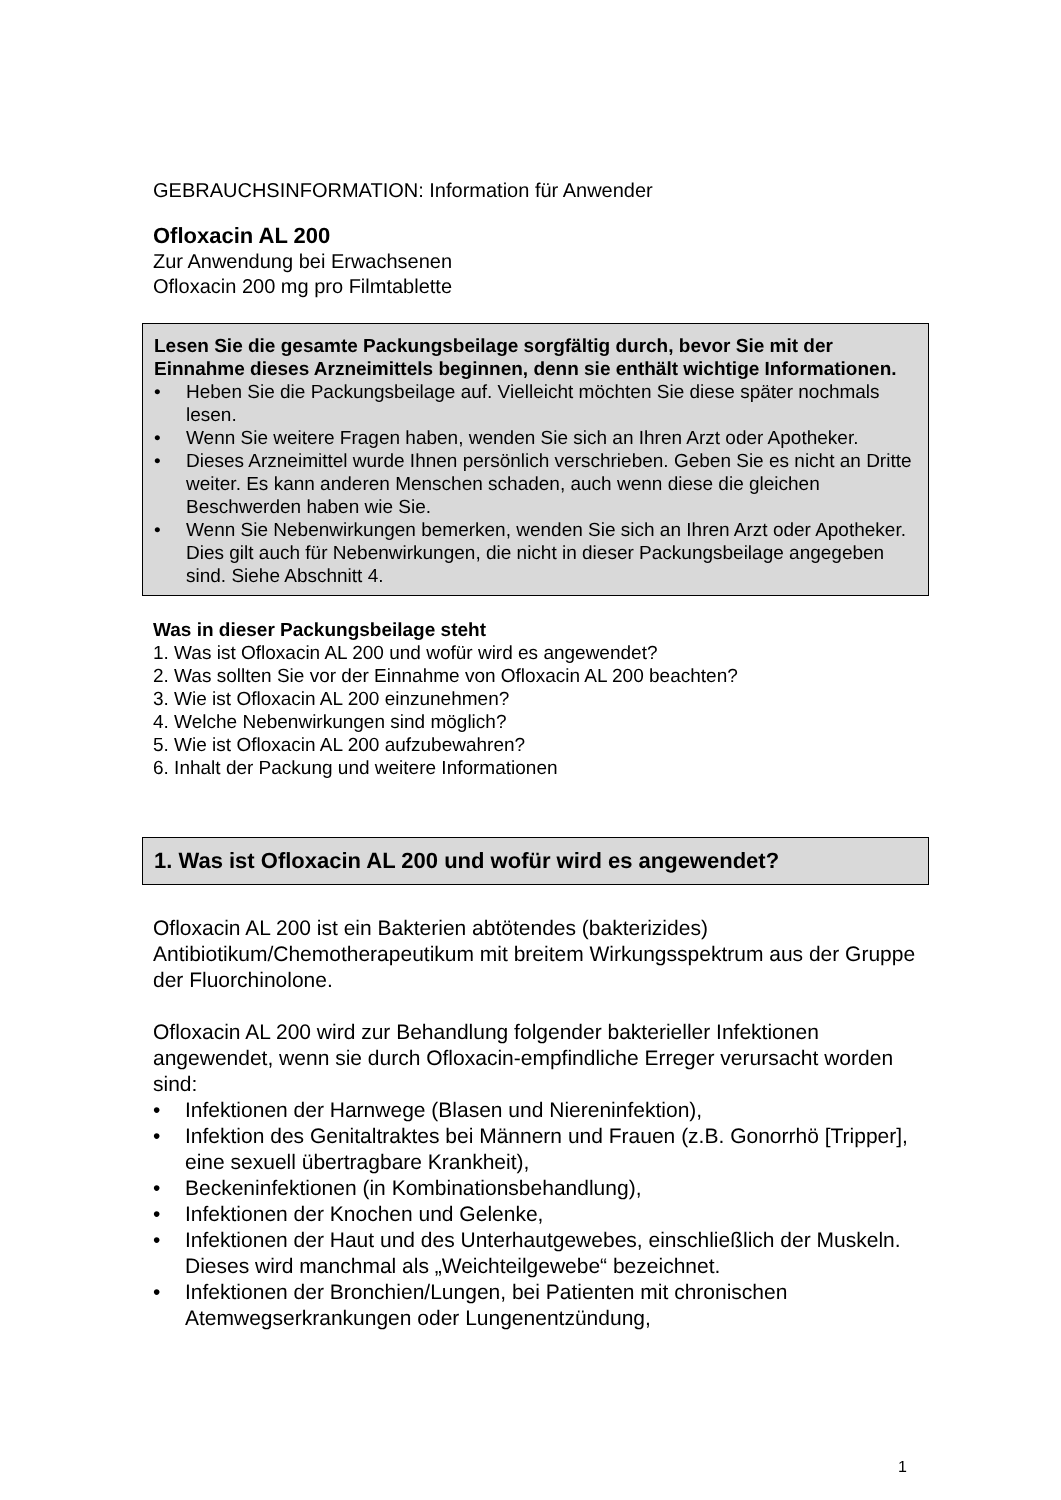GEBRAUCHSINFORMATION: Information für Anwender
Ofloxacin AL 200
Zur Anwendung bei Erwachsenen
Ofloxacin 200 mg pro Filmtablette
Lesen Sie die gesamte Packungsbeilage sorgfältig durch, bevor Sie mit der Einnahme dieses Arzneimittels beginnen, denn sie enthält wichtige Informationen.
• Heben Sie die Packungsbeilage auf. Vielleicht möchten Sie diese später nochmals lesen.
• Wenn Sie weitere Fragen haben, wenden Sie sich an Ihren Arzt oder Apotheker.
• Dieses Arzneimittel wurde Ihnen persönlich verschrieben. Geben Sie es nicht an Dritte weiter. Es kann anderen Menschen schaden, auch wenn diese die gleichen Beschwerden haben wie Sie.
• Wenn Sie Nebenwirkungen bemerken, wenden Sie sich an Ihren Arzt oder Apotheker. Dies gilt auch für Nebenwirkungen, die nicht in dieser Packungsbeilage angegeben sind. Siehe Abschnitt 4.
Was in dieser Packungsbeilage steht
1. Was ist Ofloxacin AL 200 und wofür wird es angewendet?
2. Was sollten Sie vor der Einnahme von Ofloxacin AL 200 beachten?
3. Wie ist Ofloxacin AL 200 einzunehmen?
4. Welche Nebenwirkungen sind möglich?
5. Wie ist Ofloxacin AL 200 aufzubewahren?
6. Inhalt der Packung und weitere Informationen
1. Was ist Ofloxacin AL 200 und wofür wird es angewendet?
Ofloxacin AL 200 ist ein Bakterien abtötendes (bakterizides) Antibiotikum/Chemotherapeutikum mit breitem Wirkungsspektrum aus der Gruppe der Fluorchinolone.
Ofloxacin AL 200 wird zur Behandlung folgender bakterieller Infektionen angewendet, wenn sie durch Ofloxacin-empfindliche Erreger verursacht worden sind:
• Infektionen der Harnwege (Blasen und Niereninfektion),
• Infektion des Genitaltraktes bei Männern und Frauen (z.B. Gonorrhö [Tripper], eine sexuell übertragbare Krankheit),
• Beckeninfektionen (in Kombinationsbehandlung),
• Infektionen der Knochen und Gelenke,
• Infektionen der Haut und des Unterhautgewebes, einschließlich der Muskeln. Dieses wird manchmal als „Weichteilgewebe“ bezeichnet.
• Infektionen der Bronchien/Lungen, bei Patienten mit chronischen Atemwegserkrankungen oder Lungenentzündung,
1